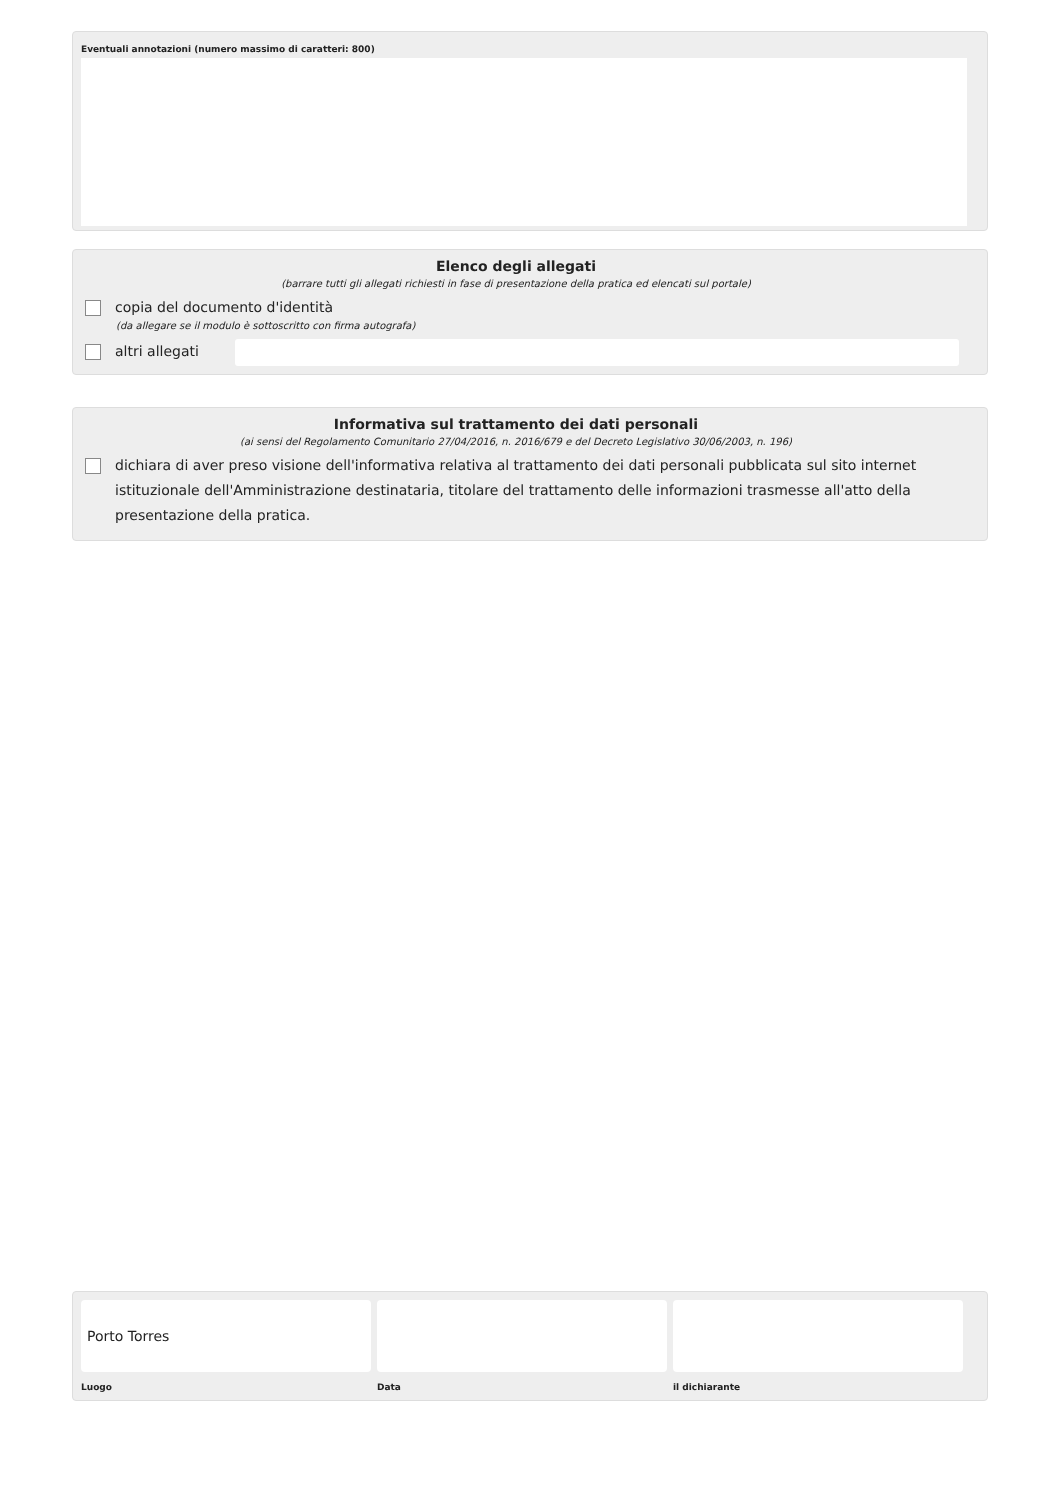Eventuali annotazioni (numero massimo di caratteri: 800)
Elenco degli allegati
(barrare tutti gli allegati richiesti in fase di presentazione della pratica ed elencati sul portale)
copia del documento d'identità
(da allegare se il modulo è sottoscritto con firma autografa)
altri allegati
Informativa sul trattamento dei dati personali
(ai sensi del Regolamento Comunitario 27/04/2016, n. 2016/679 e del Decreto Legislativo 30/06/2003, n. 196)
dichiara di aver preso visione dell'informativa relativa al trattamento dei dati personali pubblicata sul sito internet istituzionale dell'Amministrazione destinataria, titolare del trattamento delle informazioni trasmesse all'atto della presentazione della pratica.
Porto Torres
Luogo Data il dichiarante